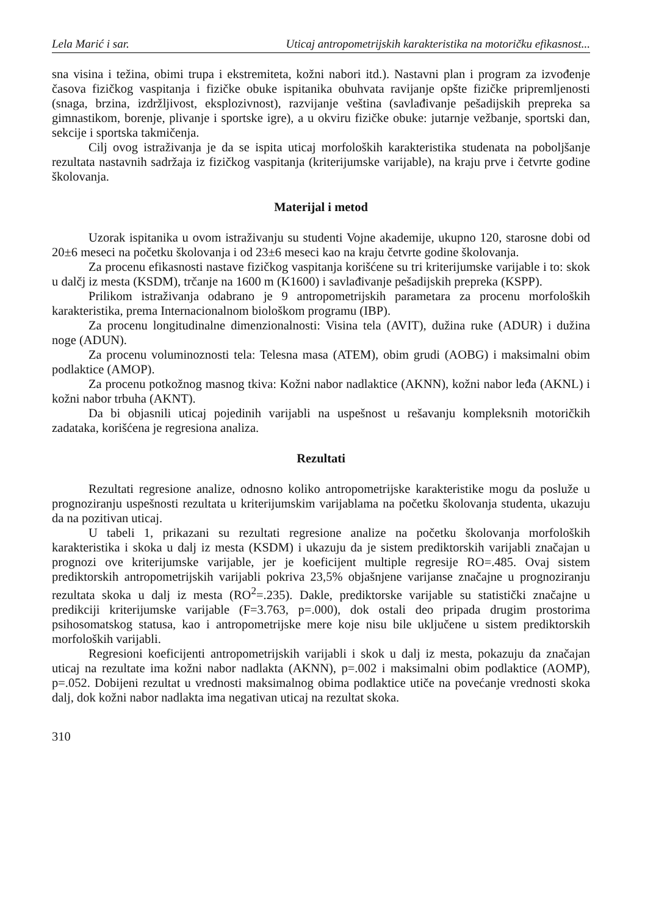Lela Marić i sar. Uticaj antropometrijskih karakteristika na motoričku efikasnost...
sna visina i težina, obimi trupa i ekstremiteta, kožni nabori itd.). Nastavni plan i program za izvođenje časova fizičkog vaspitanja i fizičke obuke ispitanika obuhvata ravijanje opšte fizičke pripremljenosti (snaga, brzina, izdržljivost, eksplozivnost), razvijanje veština (savlađivanje pešadijskih prepreka sa gimnastikom, borenje, plivanje i sportske igre), a u okviru fizičke obuke: jutarnje vežbanje, sportski dan, sekcije i sportska takmičenja.
Cilj ovog istraživanja je da se ispita uticaj morfoloških karakteristika studenata na poboljšanje rezultata nastavnih sadržaja iz fizičkog vaspitanja (kriterijumske varijable), na kraju prve i četvrte godine školovanja.
Materijal i metod
Uzorak ispitanika u ovom istraživanju su studenti Vojne akademije, ukupno 120, starosne dobi od 20±6 meseci na početku školovanja i od 23±6 meseci kao na kraju četvrte godine školovanja.
Za procenu efikasnosti nastave fizičkog vaspitanja korišćene su tri kriterijumske varijable i to: skok u dalčj iz mesta (KSDM), trčanje na 1600 m (K1600) i savlađivanje pešadijskih prepreka (KSPP).
Prilikom istraživanja odabrano je 9 antropometrijskih parametara za procenu morfoloških karakteristika, prema Internacionalnom biološkom programu (IBP).
Za procenu longitudinalne dimenzionalnosti: Visina tela (AVIT), dužina ruke (ADUR) i dužina noge (ADUN).
Za procenu voluminoznosti tela: Telesna masa (ATEM), obim grudi (AOBG) i maksimalni obim podlaktice (AMOP).
Za procenu potkožnog masnog tkiva: Kožni nabor nadlaktice (AKNN), kožni nabor leđa (AKNL) i kožni nabor trbuha (AKNT).
Da bi objasnili uticaj pojedinih varijabli na uspešnost u rešavanju kompleksnih motoričkih zadataka, korišćena je regresiona analiza.
Rezultati
Rezultati regresione analize, odnosno koliko antropometrijske karakteristike mogu da posluže u prognoziranju uspešnosti rezultata u kriterijumskim varijablama na početku školovanja studenta, ukazuju da na pozitivan uticaj.
U tabeli 1, prikazani su rezultati regresione analize na početku školovanja morfoloških karakteristika i skoka u dalj iz mesta (KSDM) i ukazuju da je sistem prediktorskih varijabli značajan u prognozi ove kriterijumske varijable, jer je koeficijent multiple regresije RO=.485. Ovaj sistem prediktorskih antropometrijskih varijabli pokriva 23,5% objašnjene varijanse značajne u prognoziranju rezultata skoka u dalj iz mesta (RO<sup>2</sup>=.235). Dakle, prediktorske varijable su statistički značajne u predikciji kriterijumske varijable (F=3.763, p=.000), dok ostali deo pripada drugim prostorima psihosomatskog statusa, kao i antropometrijske mere koje nisu bile uključene u sistem prediktorskih morfoloških varijabli.
Regresioni koeficijenti antropometrijskih varijabli i skok u dalj iz mesta, pokazuju da značajan uticaj na rezultate ima kožni nabor nadlakta (AKNN), p=.002 i maksimalni obim podlaktice (AOMP), p=.052. Dobijeni rezultat u vrednosti maksimalnog obima podlaktice utiče na povećanje vrednosti skoka dalj, dok kožni nabor nadlakta ima negativan uticaj na rezultat skoka.
310